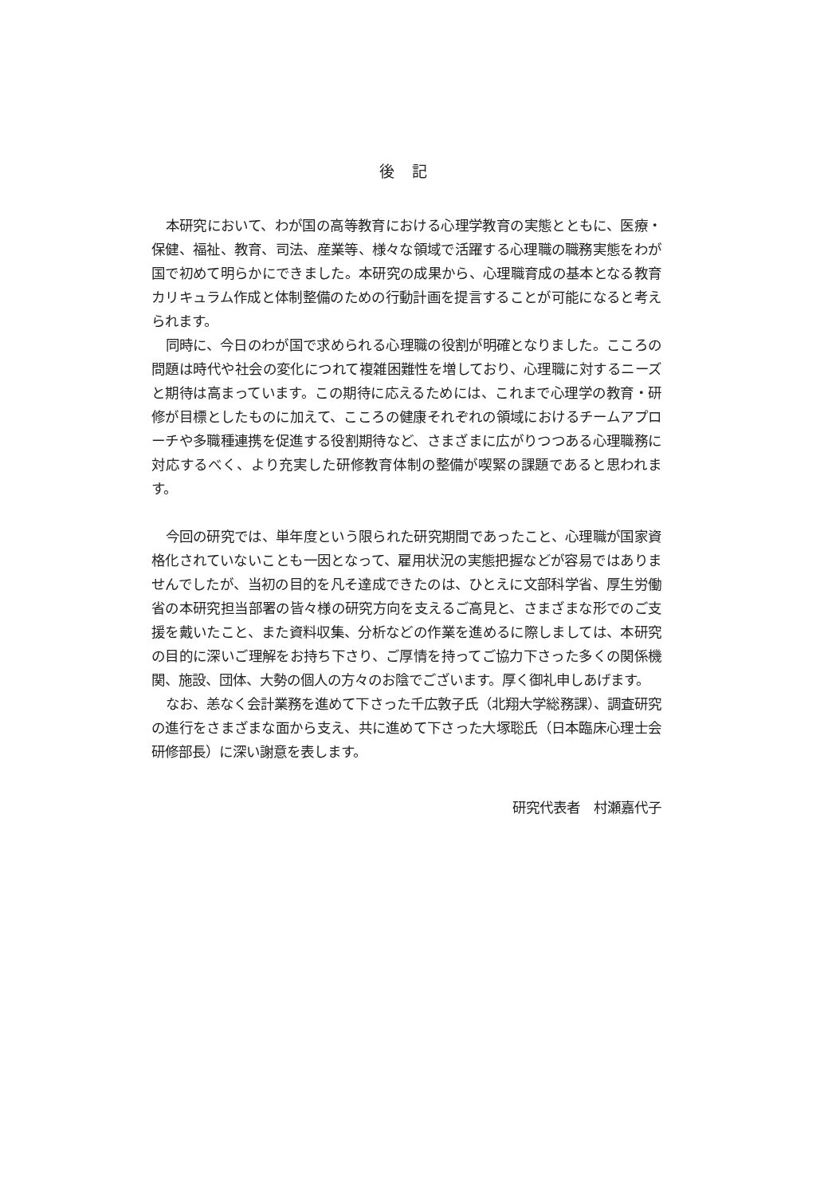後 記
本研究において、わが国の高等教育における心理学教育の実態とともに、医療・保健、福祉、教育、司法、産業等、様々な領域で活躍する心理職の職務実態をわが国で初めて明らかにできました。本研究の成果から、心理職育成の基本となる教育カリキュラム作成と体制整備のための行動計画を提言することが可能になると考えられます。
同時に、今日のわが国で求められる心理職の役割が明確となりました。こころの問題は時代や社会の変化につれて複雑困難性を増しており、心理職に対するニーズと期待は高まっています。この期待に応えるためには、これまで心理学の教育・研修が目標としたものに加えて、こころの健康それぞれの領域におけるチームアプローチや多職種連携を促進する役割期待など、さまざまに広がりつつある心理職務に対応するべく、より充実した研修教育体制の整備が喫緊の課題であると思われます。
今回の研究では、単年度という限られた研究期間であったこと、心理職が国家資格化されていないことも一因となって、雇用状況の実態把握などが容易ではありませんでしたが、当初の目的を凡そ達成できたのは、ひとえに文部科学省、厚生労働省の本研究担当部署の皆々様の研究方向を支えるご高見と、さまざまな形でのご支援を戴いたこと、また資料収集、分析などの作業を進めるに際しましては、本研究の目的に深いご理解をお持ち下さり、ご厚情を持ってご協力下さった多くの関係機関、施設、団体、大勢の個人の方々のお陰でございます。厚く御礼申しあげます。
なお、恙なく会計業務を進めて下さった千広敦子氏（北翔大学総務課）、調査研究の進行をさまざまな面から支え、共に進めて下さった大塚聡氏（日本臨床心理士会研修部長）に深い謝意を表します。
研究代表者　村瀬嘉代子